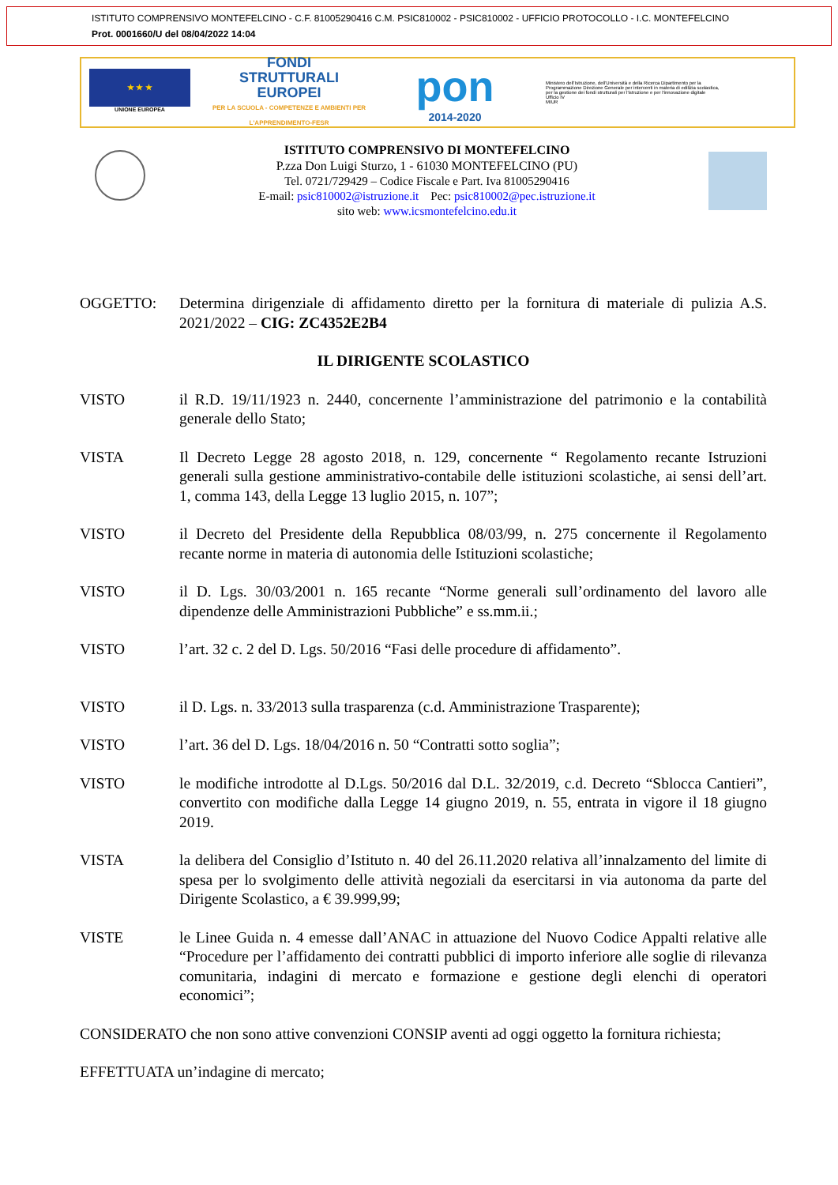ISTITUTO COMPRENSIVO MONTEFELCINO - C.F. 81005290416 C.M. PSIC810002 - PSIC810002 - UFFICIO PROTOCOLLO - I.C. MONTEFELCINO
Prot. 0001660/U del 08/04/2022 14:04
★ ★ ★
UNIONE EUROPEA
FONDI
STRUTTURALI
EUROPEI
PER LA SCUOLA - COMPETENZE E AMBIENTI PER L'APPRENDIMENTO-FESR
pon
2014-2020
Ministero dell'Istruzione, dell'Università e della Ricerca Dipartimento per la Programmazione Direzione Generale per interventi in materia di edilizia scolastica, per la gestione dei fondi strutturali per l'istruzione e per l'innovazione digitale Ufficio IV
MIUR
ISTITUTO COMPRENSIVO DI MONTEFELCINO
P.zza Don Luigi Sturzo, 1 - 61030 MONTEFELCINO (PU)
Tel. 0721/729429 – Codice Fiscale e Part. Iva 81005290416
E-mail: psic810002@istruzione.it Pec: psic810002@pec.istruzione.it
sito web: www.icsmontefelcino.edu.it
OGGETTO: Determina dirigenziale di affidamento diretto per la fornitura di materiale di pulizia A.S. 2021/2022 – CIG: ZC4352E2B4
IL DIRIGENTE SCOLASTICO
VISTO il R.D. 19/11/1923 n. 2440, concernente l’amministrazione del patrimonio e la contabilità generale dello Stato;
VISTA Il Decreto Legge 28 agosto 2018, n. 129, concernente “ Regolamento recante Istruzioni generali sulla gestione amministrativo-contabile delle istituzioni scolastiche, ai sensi dell’art. 1, comma 143, della Legge 13 luglio 2015, n. 107”;
VISTO il Decreto del Presidente della Repubblica 08/03/99, n. 275 concernente il Regolamento recante norme in materia di autonomia delle Istituzioni scolastiche;
VISTO il D. Lgs. 30/03/2001 n. 165 recante “Norme generali sull’ordinamento del lavoro alle dipendenze delle Amministrazioni Pubbliche” e ss.mm.ii.;
VISTO l’art. 32 c. 2 del D. Lgs. 50/2016 “Fasi delle procedure di affidamento”.
VISTO il D. Lgs. n. 33/2013 sulla trasparenza (c.d. Amministrazione Trasparente);
VISTO l’art. 36 del D. Lgs. 18/04/2016 n. 50 “Contratti sotto soglia”;
VISTO le modifiche introdotte al D.Lgs. 50/2016 dal D.L. 32/2019, c.d. Decreto “Sblocca Cantieri”, convertito con modifiche dalla Legge 14 giugno 2019, n. 55, entrata in vigore il 18 giugno 2019.
VISTA la delibera del Consiglio d’Istituto n. 40 del 26.11.2020 relativa all’innalzamento del limite di spesa per lo svolgimento delle attività negoziali da esercitarsi in via autonoma da parte del Dirigente Scolastico, a € 39.999,99;
VISTE le Linee Guida n. 4 emesse dall’ANAC in attuazione del Nuovo Codice Appalti relative alle “Procedure per l’affidamento dei contratti pubblici di importo inferiore alle soglie di rilevanza comunitaria, indagini di mercato e formazione e gestione degli elenchi di operatori economici”;
CONSIDERATO che non sono attive convenzioni CONSIP aventi ad oggi oggetto la fornitura richiesta;
EFFETTUATA un’indagine di mercato;